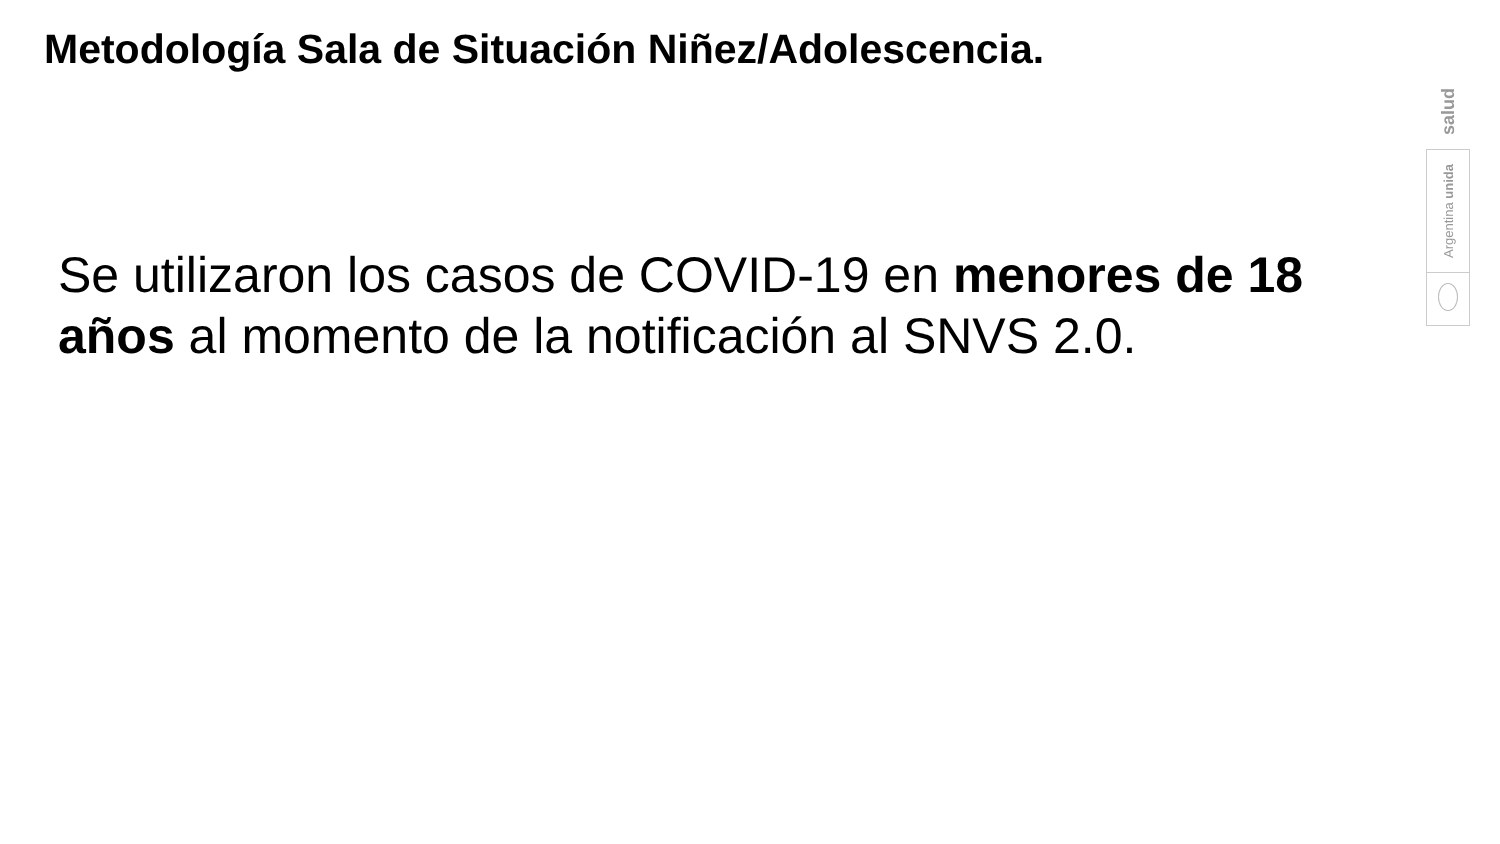Metodología Sala de Situación Niñez/Adolescencia.
Se utilizaron los casos de COVID-19 en menores de 18 años al momento de la notificación al SNVS 2.0.
salud
Argentina unida